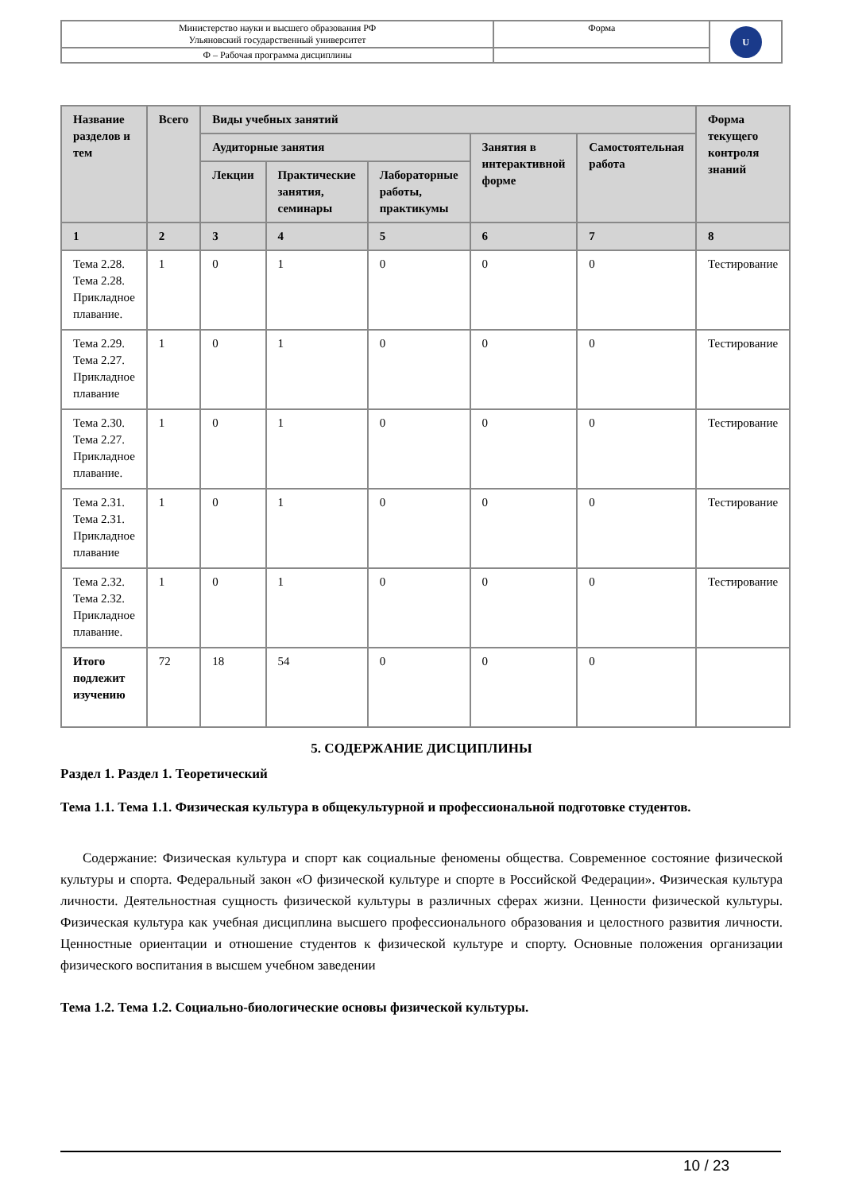| Министерство науки и высшего образования РФ Ульяновский государственный университет | Форма | U |
| Ф – Рабочая программа дисциплины | | |
| Название разделов и тем | Всего | Виды учебных занятий | | | | | Форма текущего контроля знаний |
| --- | --- | --- | --- | --- | --- | --- | --- |
| | | Аудиторные занятия | | | Занятия в интерактивной форме | Самостоятельная работа | |
| | | Лекции | Практические занятия, семинары | Лабораторные работы, практикумы | | | |
| 1 | 2 | 3 | 4 | 5 | 6 | 7 | 8 |
| Тема 2.28. Тема 2.28. Прикладное плавание. | 1 | 0 | 1 | 0 | 0 | 0 | Тестирование |
| Тема 2.29. Тема 2.27. Прикладное плавание | 1 | 0 | 1 | 0 | 0 | 0 | Тестирование |
| Тема 2.30. Тема 2.27. Прикладное плавание. | 1 | 0 | 1 | 0 | 0 | 0 | Тестирование |
| Тема 2.31. Тема 2.31. Прикладное плавание | 1 | 0 | 1 | 0 | 0 | 0 | Тестирование |
| Тема 2.32. Тема 2.32. Прикладное плавание. | 1 | 0 | 1 | 0 | 0 | 0 | Тестирование |
| Итого подлежит изучению | 72 | 18 | 54 | 0 | 0 | 0 | |
5. СОДЕРЖАНИЕ ДИСЦИПЛИНЫ
Раздел 1. Раздел 1. Теоретический
Тема 1.1. Тема 1.1. Физическая культура в общекультурной и профессиональной подготовке студентов.
Содержание: Физическая культура и спорт как социальные феномены общества. Современное состояние физической культуры и спорта. Федеральный закон «О физической культуре и спорте в Российской Федерации». Физическая культура личности. Деятельностная сущность физической культуры в различных сферах жизни. Ценности физической культуры. Физическая культура как учебная дисциплина высшего профессионального образования и целостного развития личности. Ценностные ориентации и отношение студентов к физической культуре и спорту. Основные положения организации физического воспитания в высшем учебном заведении
Тема 1.2. Тема 1.2. Социально-биологические основы физической культуры.
10 / 23